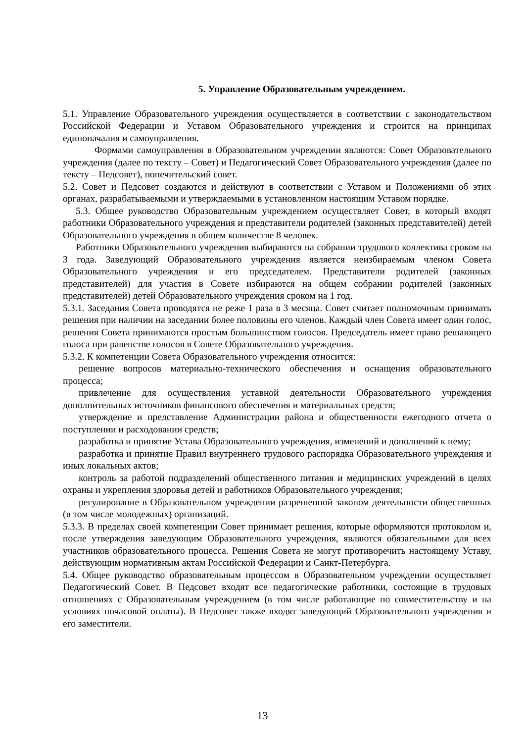5. Управление Образовательным учреждением.
5.1. Управление Образовательного учреждения осуществляется в соответствии с законодательством Российской Федерации и Уставом Образовательного учреждения и строится на принципах единоначалия и самоуправления.
Формами самоуправления в Образовательном учреждении являются: Совет Образовательного учреждения (далее по тексту – Совет) и Педагогический Совет Образовательного учреждения (далее по тексту – Педсовет), попечительский совет.
5.2. Совет и Педсовет создаются и действуют в соответствии с Уставом и Положениями об этих органах, разрабатываемыми и утверждаемыми в установленном настоящим Уставом порядке.
5.3. Общее руководство Образовательным учреждением осуществляет Совет, в который входят работники Образовательного учреждения и представители родителей (законных представителей) детей Образовательного учреждения в общем количестве 8 человек.
Работники Образовательного учреждения выбираются на собрании трудового коллектива сроком на 3 года. Заведующий Образовательного учреждения является неизбираемым членом Совета Образовательного учреждения и его председателем. Представители родителей (законных представителей) для участия в Совете избираются на общем собрании родителей (законных представителей) детей Образовательного учреждения сроком на 1 год.
5.3.1. Заседания Совета проводятся не реже 1 раза в 3 месяца. Совет считает полномочным принимать решения при наличии на заседании более половины его членов. Каждый член Совета имеет один голос, решения Совета принимаются простым большинством голосов. Председатель имеет право решающего голоса при равенстве голосов в Совете Образовательного учреждения.
5.3.2. К компетенции Совета Образовательного учреждения относится:
решение вопросов материально-технического обеспечения и оснащения образовательного процесса;
привлечение для осуществления уставной деятельности Образовательного учреждения дополнительных источников финансового обеспечения и материальных средств;
утверждение и представление Администрации района и общественности ежегодного отчета о поступлении и расходовании средств;
разработка и принятие Устава Образовательного учреждения, изменений и дополнений к нему;
разработка и принятие Правил внутреннего трудового распорядка Образовательного учреждения и иных локальных актов;
контроль за работой подразделений общественного питания и медицинских учреждений в целях охраны и укрепления здоровья детей и работников Образовательного учреждения;
регулирование в Образовательном учреждении разрешенной законом деятельности общественных (в том числе молодежных) организаций.
5.3.3. В пределах своей компетенции Совет принимает решения, которые оформляются протоколом и, после утверждения заведующим Образовательного учреждения, являются обязательными для всех участников образовательного процесса. Решения Совета не могут противоречить настоящему Уставу, действующим нормативным актам Российской Федерации и Санкт-Петербурга.
5.4. Общее руководство образовательным процессом в Образовательном учреждении осуществляет Педагогический Совет. В Педсовет входят все педагогические работники, состоящие в трудовых отношениях с Образовательным учреждением (в том числе работающие по совместительству и на условиях почасовой оплаты). В Педсовет также входят заведующий Образовательного учреждения и его заместители.
13